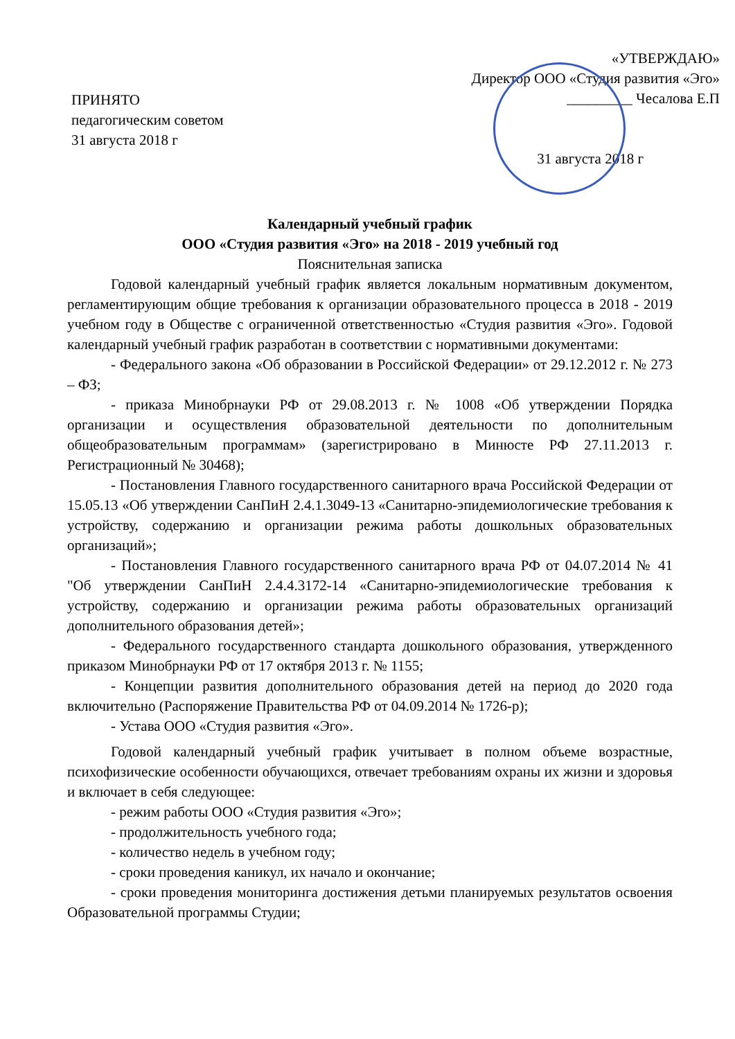ПРИНЯТО
педагогическим советом
31 августа 2018 г
«УТВЕРЖДАЮ»
Директор ООО «Студия развития «Эго»
_________ Чесалова Е.П
31 августа 2018 г
Календарный учебный график
ООО «Студия развития «Эго» на 2018 - 2019 учебный год
Пояснительная записка
Годовой календарный учебный график является локальным нормативным документом, регламентирующим общие требования к организации образовательного процесса в 2018 - 2019 учебном году в Обществе с ограниченной ответственностью «Студия развития «Эго». Годовой календарный учебный график разработан в соответствии с нормативными документами:
- Федерального закона «Об образовании в Российской Федерации» от 29.12.2012 г. № 273 – ФЗ;
- приказа Минобрнауки РФ от 29.08.2013 г. № 1008 «Об утверждении Порядка организации и осуществления образовательной деятельности по дополнительным общеобразовательным программам» (зарегистрировано в Минюсте РФ 27.11.2013 г. Регистрационный № 30468);
- Постановления Главного государственного санитарного врача Российской Федерации от 15.05.13 «Об утверждении СанПиН 2.4.1.3049-13 «Санитарно-эпидемиологические требования к устройству, содержанию и организации режима работы дошкольных образовательных организаций»;
- Постановления Главного государственного санитарного врача РФ от 04.07.2014 № 41 "Об утверждении СанПиН 2.4.4.3172-14 «Санитарно-эпидемиологические требования к устройству, содержанию и организации режима работы образовательных организаций дополнительного образования детей»;
- Федерального государственного стандарта дошкольного образования, утвержденного приказом Минобрнауки РФ от 17 октября 2013 г. № 1155;
- Концепции развития дополнительного образования детей на период до 2020 года включительно (Распоряжение Правительства РФ от 04.09.2014 № 1726-р);
- Устава ООО «Студия развития «Эго».
Годовой календарный учебный график учитывает в полном объеме возрастные, психофизические особенности обучающихся, отвечает требованиям охраны их жизни и здоровья и включает в себя следующее:
- режим работы ООО «Студия развития «Эго»;
- продолжительность учебного года;
- количество недель в учебном году;
- сроки проведения каникул, их начало и окончание;
- сроки проведения мониторинга достижения детьми планируемых результатов освоения Образовательной программы Студии;